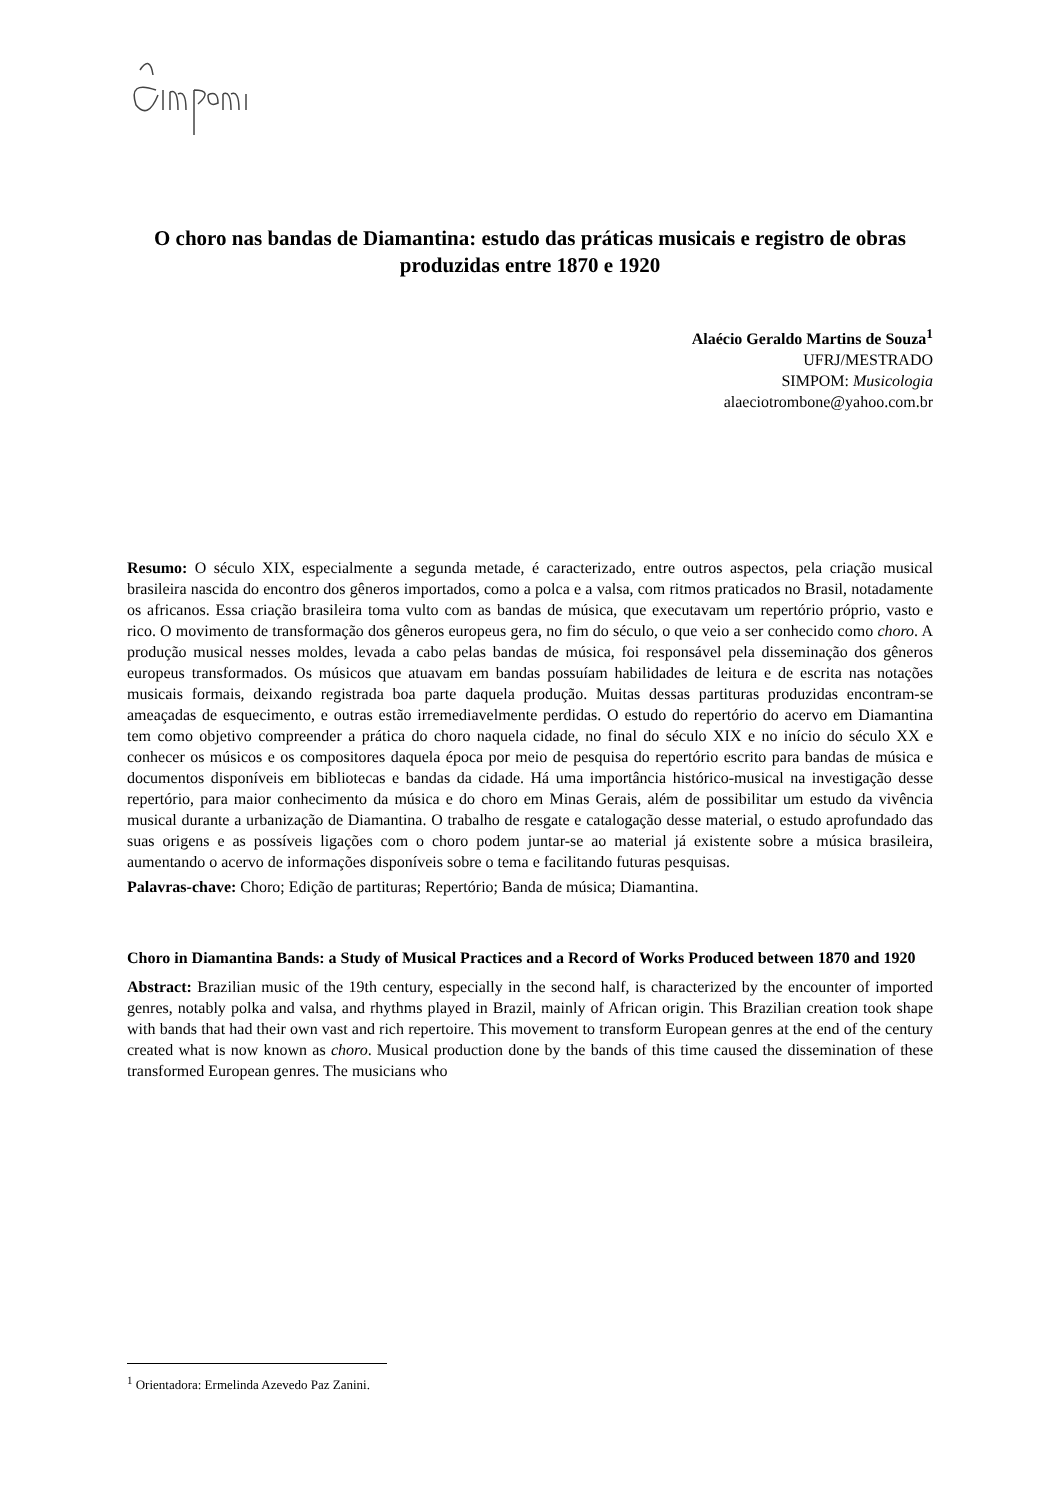O choro nas bandas de Diamantina: estudo das práticas musicais e registro de obras produzidas entre 1870 e 1920
Alaécio Geraldo Martins de Souza<sup>1</sup>
UFRJ/MESTRADO
SIMPOM: Musicologia
alaeciotrombone@yahoo.com.br
Resumo: O século XIX, especialmente a segunda metade, é caracterizado, entre outros aspectos, pela criação musical brasileira nascida do encontro dos gêneros importados, como a polca e a valsa, com ritmos praticados no Brasil, notadamente os africanos. Essa criação brasileira toma vulto com as bandas de música, que executavam um repertório próprio, vasto e rico. O movimento de transformação dos gêneros europeus gera, no fim do século, o que veio a ser conhecido como choro. A produção musical nesses moldes, levada a cabo pelas bandas de música, foi responsável pela disseminação dos gêneros europeus transformados. Os músicos que atuavam em bandas possuíam habilidades de leitura e de escrita nas notações musicais formais, deixando registrada boa parte daquela produção. Muitas dessas partituras produzidas encontram-se ameaçadas de esquecimento, e outras estão irremediavelmente perdidas. O estudo do repertório do acervo em Diamantina tem como objetivo compreender a prática do choro naquela cidade, no final do século XIX e no início do século XX e conhecer os músicos e os compositores daquela época por meio de pesquisa do repertório escrito para bandas de música e documentos disponíveis em bibliotecas e bandas da cidade. Há uma importância histórico-musical na investigação desse repertório, para maior conhecimento da música e do choro em Minas Gerais, além de possibilitar um estudo da vivência musical durante a urbanização de Diamantina. O trabalho de resgate e catalogação desse material, o estudo aprofundado das suas origens e as possíveis ligações com o choro podem juntar-se ao material já existente sobre a música brasileira, aumentando o acervo de informações disponíveis sobre o tema e facilitando futuras pesquisas.
Palavras-chave: Choro; Edição de partituras; Repertório; Banda de música; Diamantina.
Choro in Diamantina Bands: a Study of Musical Practices and a Record of Works Produced between 1870 and 1920
Abstract: Brazilian music of the 19th century, especially in the second half, is characterized by the encounter of imported genres, notably polka and valsa, and rhythms played in Brazil, mainly of African origin. This Brazilian creation took shape with bands that had their own vast and rich repertoire. This movement to transform European genres at the end of the century created what is now known as choro. Musical production done by the bands of this time caused the dissemination of these transformed European genres. The musicians who
<sup>1</sup> Orientadora: Ermelinda Azevedo Paz Zanini.